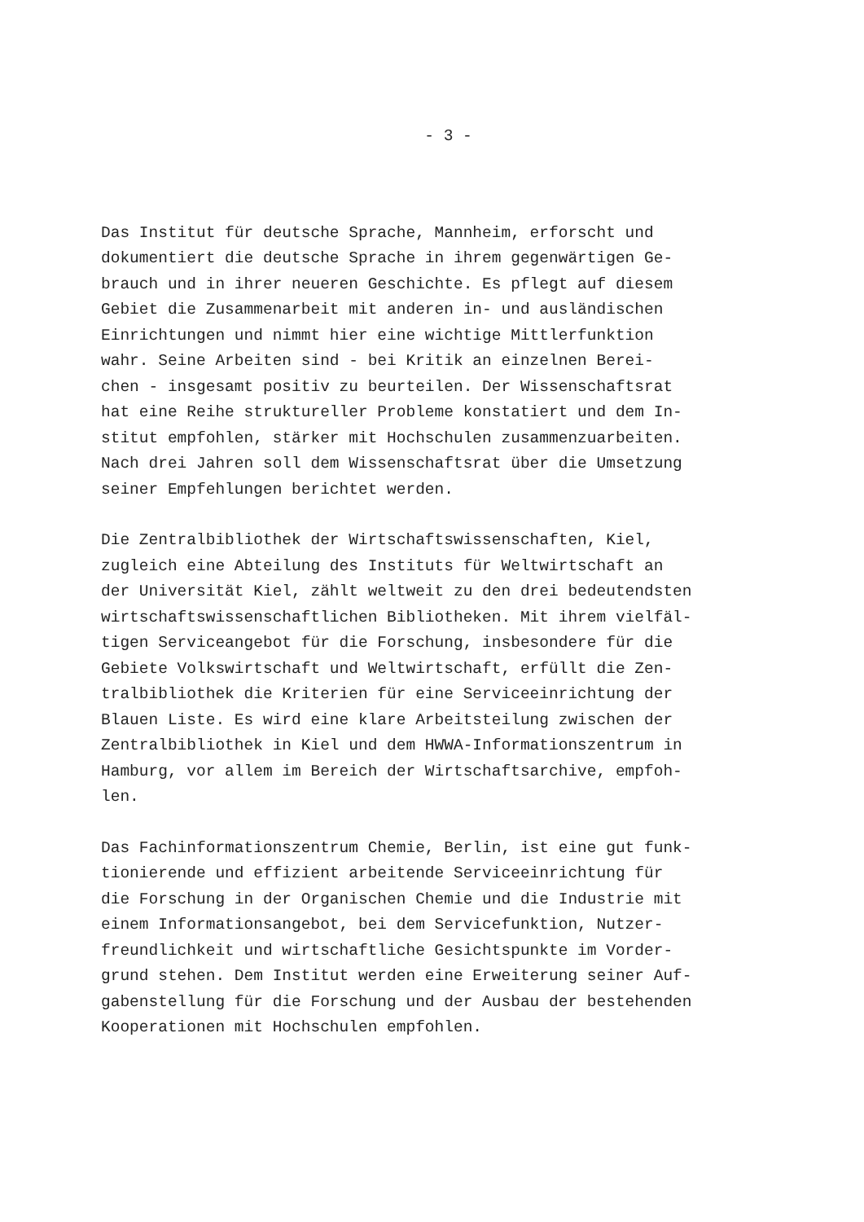- 3 -
Das Institut für deutsche Sprache, Mannheim, erforscht und dokumentiert die deutsche Sprache in ihrem gegenwärtigen Ge- brauch und in ihrer neueren Geschichte. Es pflegt auf diesem Gebiet die Zusammenarbeit mit anderen in- und ausländischen Einrichtungen und nimmt hier eine wichtige Mittlerfunktion wahr. Seine Arbeiten sind - bei Kritik an einzelnen Berei- chen - insgesamt positiv zu beurteilen. Der Wissenschaftsrat hat eine Reihe struktureller Probleme konstatiert und dem In- stitut empfohlen, stärker mit Hochschulen zusammenzuarbeiten. Nach drei Jahren soll dem Wissenschaftsrat über die Umsetzung seiner Empfehlungen berichtet werden.
Die Zentralbibliothek der Wirtschaftswissenschaften, Kiel, zugleich eine Abteilung des Instituts für Weltwirtschaft an der Universität Kiel, zählt weltweit zu den drei bedeutendsten wirtschaftswissenschaftlichen Bibliotheken. Mit ihrem vielfäl- tigen Serviceangebot für die Forschung, insbesondere für die Gebiete Volkswirtschaft und Weltwirtschaft, erfüllt die Zen- tralbibliothek die Kriterien für eine Serviceeinrichtung der Blauen Liste. Es wird eine klare Arbeitsteilung zwischen der Zentralbibliothek in Kiel und dem HWWA-Informationszentrum in Hamburg, vor allem im Bereich der Wirtschaftsarchive, empfoh- len.
Das Fachinformationszentrum Chemie, Berlin, ist eine gut funk- tionierende und effizient arbeitende Serviceeinrichtung für die Forschung in der Organischen Chemie und die Industrie mit einem Informationsangebot, bei dem Servicefunktion, Nutzer- freundlichkeit und wirtschaftliche Gesichtspunkte im Vorder- grund stehen. Dem Institut werden eine Erweiterung seiner Auf- gabenstellung für die Forschung und der Ausbau der bestehenden Kooperationen mit Hochschulen empfohlen.